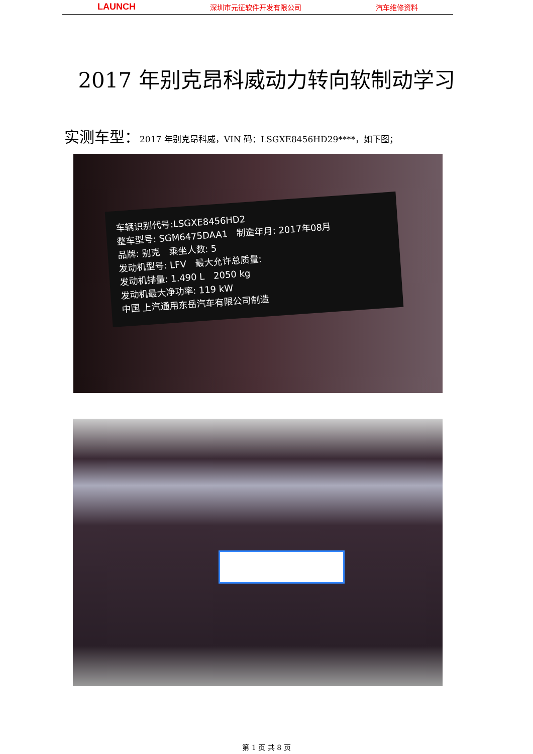LAUNCH 深圳市元征软件开发有限公司 汽车维修资料
2017 年别克昂科威动力转向软制动学习
实测车型：2017 年别克昂科威，VIN 码：LSGXE8456HD29****，如下图；
车辆识别代号:LSGXE8456HD2
整车型号: SGM6475DAA1　制造年月: 2017年08月
品牌: 别克　乘坐人数: 5
发动机型号: LFV　最大允许总质量:
发动机排量: 1.490 L　2050 kg
发动机最大净功率: 119 kW
中国 上汽通用东岳汽车有限公司制造
第 1 页 共 8 页